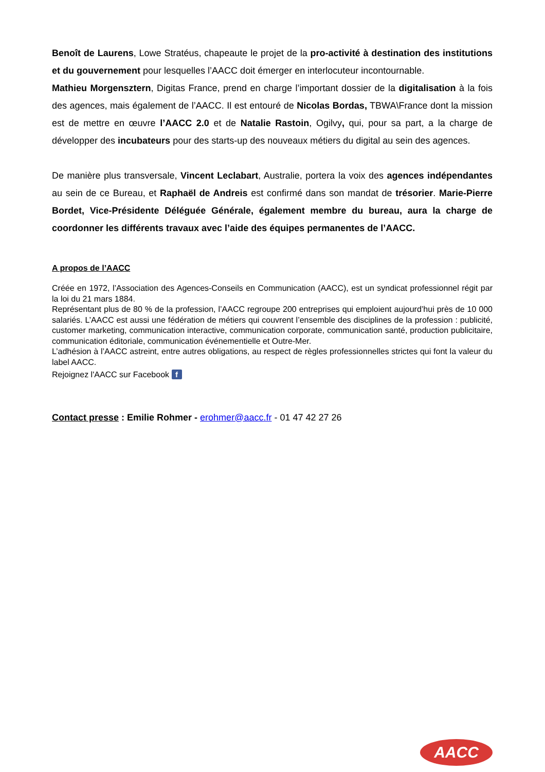Benoît de Laurens, Lowe Stratéus, chapeaute le projet de la pro-activité à destination des institutions et du gouvernement pour lesquelles l’AACC doit émerger en interlocuteur incontournable.
Mathieu Morgensztern, Digitas France, prend en charge l’important dossier de la digitalisation à la fois des agences, mais également de l’AACC. Il est entouré de Nicolas Bordas, TBWA\France dont la mission est de mettre en œuvre l’AACC 2.0 et de Natalie Rastoin, Ogilvy, qui, pour sa part, a la charge de développer des incubateurs pour des starts-up des nouveaux métiers du digital au sein des agences.
De manière plus transversale, Vincent Leclabart, Australie, portera la voix des agences indépendantes au sein de ce Bureau, et Raphaël de Andreis est confirmé dans son mandat de trésorier. Marie-Pierre Bordet, Vice-Présidente Déléguée Générale, également membre du bureau, aura la charge de coordonner les différents travaux avec l’aide des équipes permanentes de l’AACC.
A propos de l’AACC
Créée en 1972, l’Association des Agences-Conseils en Communication (AACC), est un syndicat professionnel régit par la loi du 21 mars 1884.
Représentant plus de 80 % de la profession, l’AACC regroupe 200 entreprises qui emploient aujourd’hui près de 10 000 salariés. L’AACC est aussi une fédération de métiers qui couvrent l’ensemble des disciplines de la profession : publicité, customer marketing, communication interactive, communication corporate, communication santé, production publicitaire, communication éditoriale, communication événementielle et Outre-Mer.
L’adhésion à l’AACC astreint, entre autres obligations, au respect de règles professionnelles strictes qui font la valeur du label AACC.
Rejoignez l'AACC sur Facebook f
Contact presse : Emilie Rohmer - erohmer@aacc.fr - 01 47 42 27 26
AACC